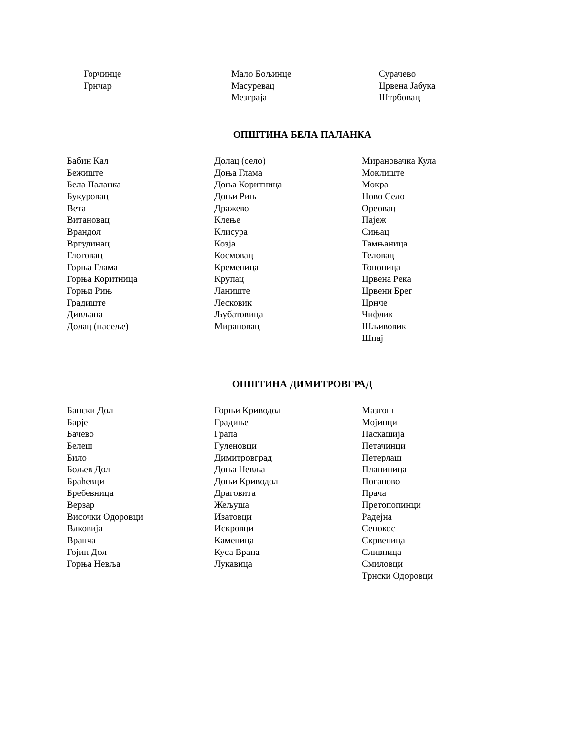Горчинце
Грнчар
Мало Бољинце
Масуревац
Мезграја
Сурачево
Црвена Јабука
Штрбовац
ОПШТИНА БЕЛА ПАЛАНКА
Бабин Кал
Бежиште
Бела Паланка
Букуровац
Вета
Витановац
Врандол
Вргудинац
Глоговац
Горња Глама
Горња Коритница
Горњи Рињ
Градиште
Дивљана
Долац (насеље)
Долац (село)
Доња Глама
Доња Коритница
Доњи Рињ
Дражево
Клење
Клисура
Козја
Космовац
Кременица
Крупац
Ланиште
Лесковик
Љубатовица
Мирановац
Мирановачка Кула
Моклиште
Мокра
Ново Село
Ореовац
Пајеж
Сињац
Тамњаница
Теловац
Топоница
Црвена Река
Црвени Брег
Црнче
Чифлик
Шљивовик
Шпај
ОПШТИНА ДИМИТРОВГРАД
Бански Дол
Барје
Бачево
Белеш
Било
Бољев Дол
Браћевци
Бребевница
Верзар
Височки Одоровци
Влковија
Врапча
Гојин Дол
Горња Невља
Горњи Криводол
Градиње
Грапа
Гуленовци
Димитровград
Доња Невља
Доњи Криводол
Драговита
Жељуша
Изатовци
Искровци
Каменица
Куса Врана
Лукавица
Мазгош
Мојинци
Паскашија
Петачинци
Петерлаш
Планиница
Поганово
Прача
Претопопинци
Радејна
Сенокос
Скрвеница
Сливница
Смиловци
Трнски Одоровци